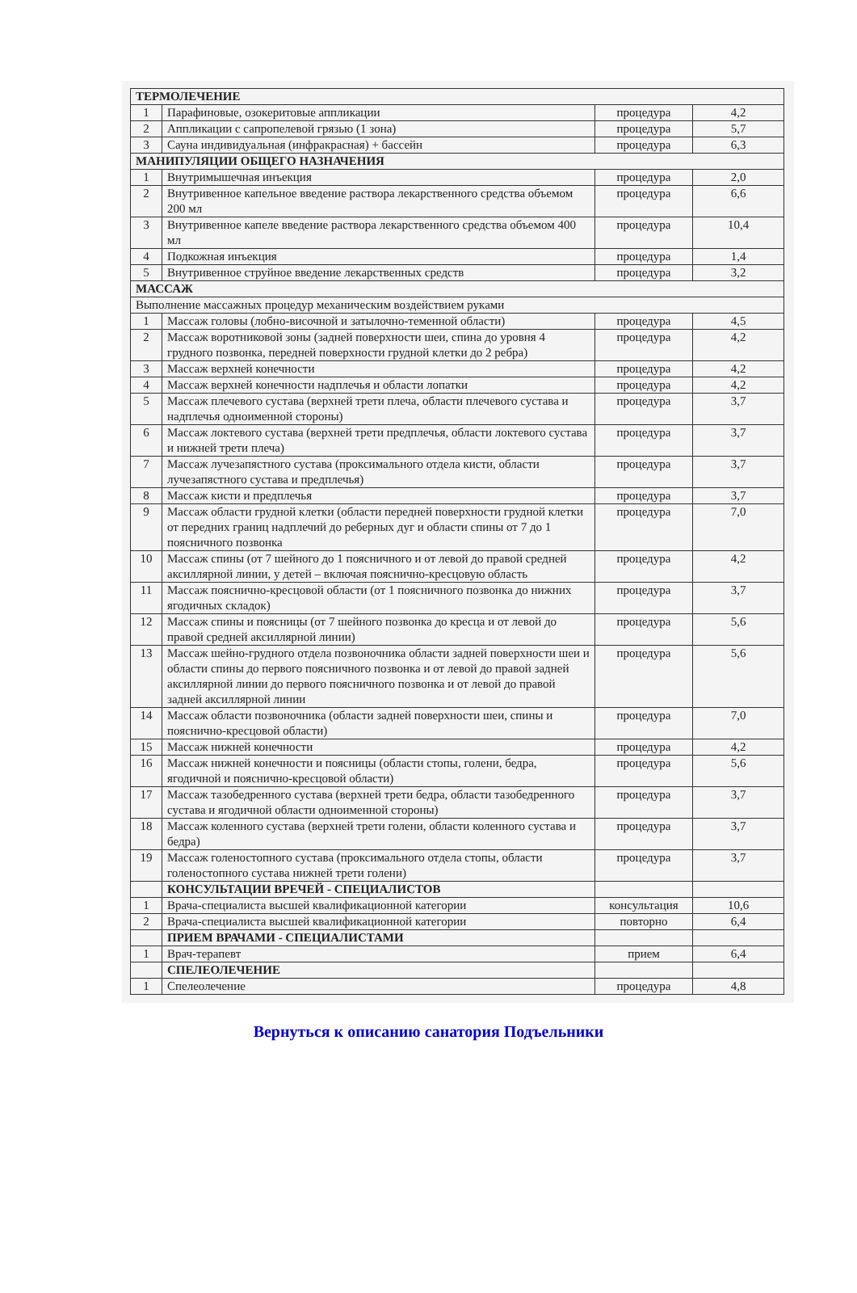| ТЕРМОЛЕЧЕНИЕ | | | |
| 1 | Парафиновые, озокеритовые аппликации | процедура | 4,2 |
| 2 | Аппликации с сапропелевой грязью (1 зона) | процедура | 5,7 |
| 3 | Сауна индивидуальная (инфракрасная) + бассейн | процедура | 6,3 |
| МАНИПУЛЯЦИИ ОБЩЕГО НАЗНАЧЕНИЯ | | | |
| 1 | Внутримышечная инъекция | процедура | 2,0 |
| 2 | Внутривенное капельное введение раствора лекарственного средства объемом 200 мл | процедура | 6,6 |
| 3 | Внутривенное капеле введение раствора лекарственного средства объемом 400 мл | процедура | 10,4 |
| 4 | Подкожная инъекция | процедура | 1,4 |
| 5 | Внутривенное струйное введение лекарственных средств | процедура | 3,2 |
| МАССАЖ | | | |
| Выполнение массажных процедур механическим воздействием руками | | | |
| 1 | Массаж головы (лобно-височной и затылочно-теменной области) | процедура | 4,5 |
| 2 | Массаж воротниковой зоны (задней поверхности шеи, спина до уровня 4 грудного позвонка, передней поверхности грудной клетки до 2 ребра) | процедура | 4,2 |
| 3 | Массаж верхней конечности | процедура | 4,2 |
| 4 | Массаж верхней конечности надплечья и области лопатки | процедура | 4,2 |
| 5 | Массаж плечевого сустава (верхней трети плеча, области плечевого сустава и надплечья одноименной стороны) | процедура | 3,7 |
| 6 | Массаж локтевого сустава (верхней трети предплечья, области локтевого сустава и нижней трети плеча) | процедура | 3,7 |
| 7 | Массаж лучезапястного сустава (проксимального отдела кисти, области лучезапястного сустава и предплечья) | процедура | 3,7 |
| 8 | Массаж кисти и предплечья | процедура | 3,7 |
| 9 | Массаж области грудной клетки (области передней поверхности грудной клетки от передних границ надплечий до реберных дуг и области спины от 7 до 1 поясничного позвонка | процедура | 7,0 |
| 10 | Массаж спины (от 7 шейного до 1 поясничного и от левой до правой средней аксиллярной линии, у детей – включая пояснично-кресцовую область | процедура | 4,2 |
| 11 | Массаж пояснично-кресцовой области (от 1 поясничного позвонка до нижних ягодичных складок) | процедура | 3,7 |
| 12 | Массаж спины и поясницы (от 7 шейного позвонка до кресца и от левой до правой средней аксиллярной линии) | процедура | 5,6 |
| 13 | Массаж шейно-грудного отдела позвоночника области задней поверхности шеи и области спины до первого поясничного позвонка и от левой до правой задней аксиллярной линии до первого поясничного позвонка и от левой до правой задней аксиллярной линии | процедура | 5,6 |
| 14 | Массаж области позвоночника (области задней поверхности шеи, спины и пояснично-кресцовой области) | процедура | 7,0 |
| 15 | Массаж нижней конечности | процедура | 4,2 |
| 16 | Массаж нижней конечности и поясницы (области стопы, голени, бедра, ягодичной и пояснично-кресцовой области) | процедура | 5,6 |
| 17 | Массаж тазобедренного сустава (верхней трети бедра, области тазобедренного сустава и ягодичной области одноименной стороны) | процедура | 3,7 |
| 18 | Массаж коленного сустава (верхней трети голени, области коленного сустава и бедра) | процедура | 3,7 |
| 19 | Массаж голеностопного сустава (проксимального отдела стопы, области голеностопного сустава нижней трети голени) | процедура | 3,7 |
| | КОНСУЛЬТАЦИИ ВРЕЧЕЙ - СПЕЦИАЛИСТОВ | | |
| 1 | Врача-специалиста высшей квалификационной категории | консультация | 10,6 |
| 2 | Врача-специалиста высшей квалификационной категории | повторно | 6,4 |
| | ПРИЕМ ВРАЧАМИ - СПЕЦИАЛИСТАМИ | | |
| 1 | Врач-терапевт | прием | 6,4 |
| | СПЕЛЕОЛЕЧЕНИЕ | | |
| 1 | Спелеолечение | процедура | 4,8 |
Вернуться к описанию санатория Подъельники